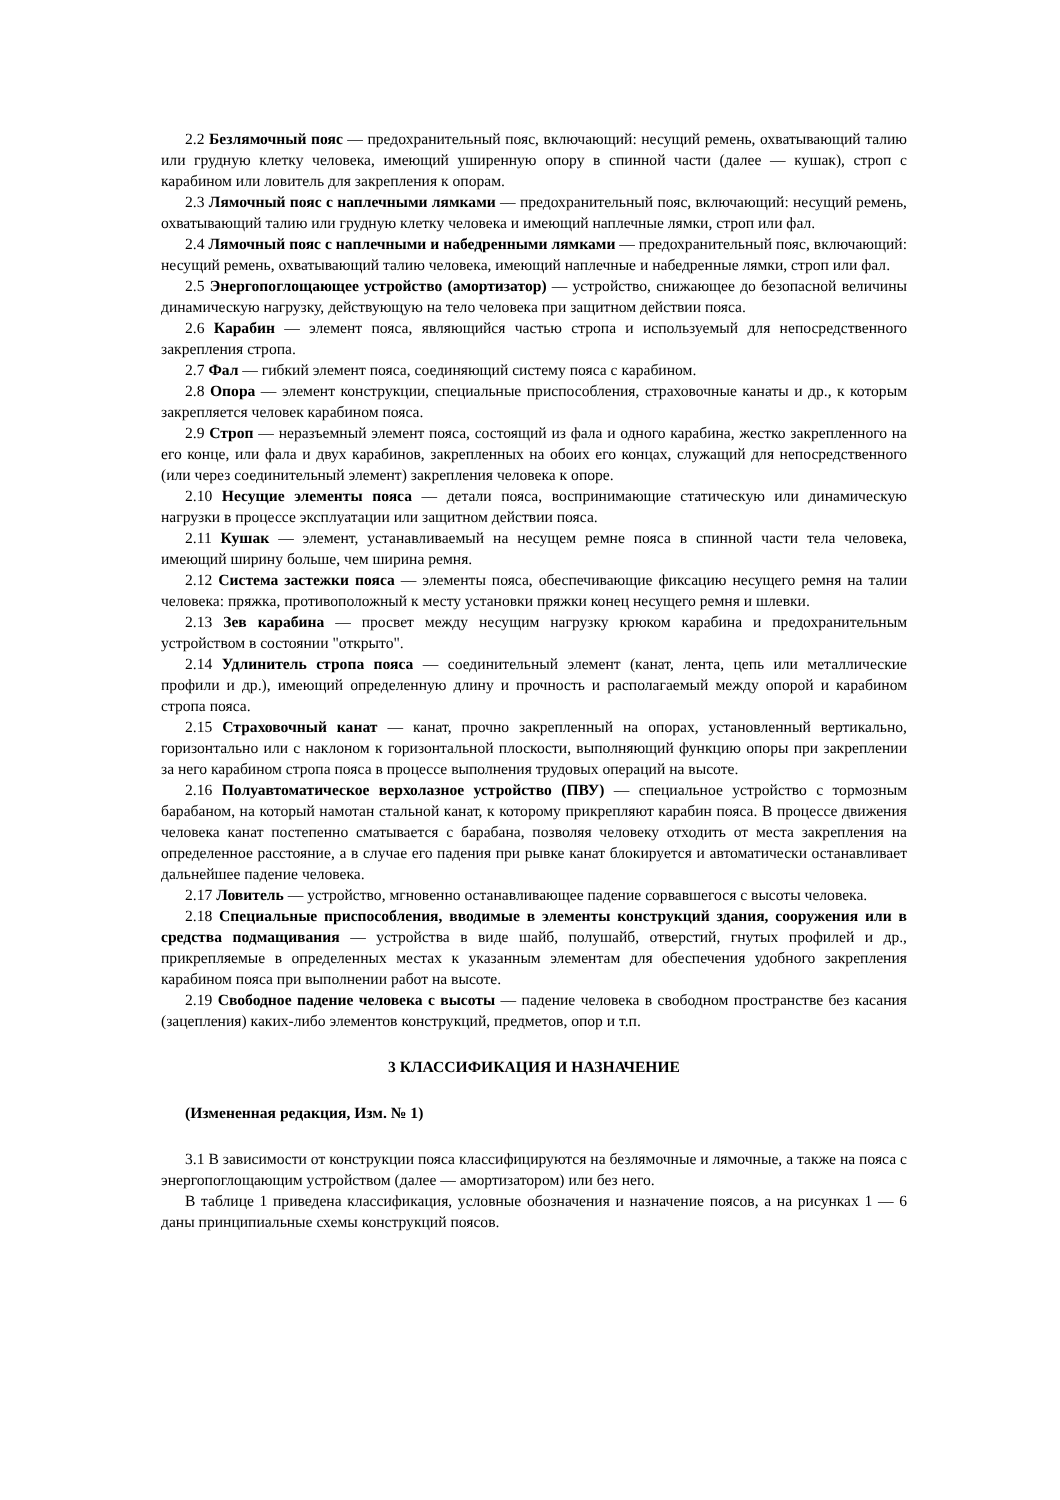2.2 Безлямочный пояс — предохранительный пояс, включающий: несущий ремень, охватывающий талию или грудную клетку человека, имеющий уширенную опору в спинной части (далее — кушак), строп с карабином или ловитель для закрепления к опорам.
2.3 Лямочный пояс с наплечными лямками — предохранительный пояс, включающий: несущий ремень, охватывающий талию или грудную клетку человека и имеющий наплечные лямки, строп или фал.
2.4 Лямочный пояс с наплечными и набедренными лямками — предохранительный пояс, включающий: несущий ремень, охватывающий талию человека, имеющий наплечные и набедренные лямки, строп или фал.
2.5 Энергопоглощающее устройство (амортизатор) — устройство, снижающее до безопасной величины динамическую нагрузку, действующую на тело человека при защитном действии пояса.
2.6 Карабин — элемент пояса, являющийся частью стропа и используемый для непосредственного закрепления стропа.
2.7 Фал — гибкий элемент пояса, соединяющий систему пояса с карабином.
2.8 Опора — элемент конструкции, специальные приспособления, страховочные канаты и др., к которым закрепляется человек карабином пояса.
2.9 Строп — неразъемный элемент пояса, состоящий из фала и одного карабина, жестко закрепленного на его конце, или фала и двух карабинов, закрепленных на обоих его концах, служащий для непосредственного (или через соединительный элемент) закрепления человека к опоре.
2.10 Несущие элементы пояса — детали пояса, воспринимающие статическую или динамическую нагрузки в процессе эксплуатации или защитном действии пояса.
2.11 Кушак — элемент, устанавливаемый на несущем ремне пояса в спинной части тела человека, имеющий ширину больше, чем ширина ремня.
2.12 Система застежки пояса — элементы пояса, обеспечивающие фиксацию несущего ремня на талии человека: пряжка, противоположный к месту установки пряжки конец несущего ремня и шлевки.
2.13 Зев карабина — просвет между несущим нагрузку крюком карабина и предохранительным устройством в состоянии "открыто".
2.14 Удлинитель стропа пояса — соединительный элемент (канат, лента, цепь или металлические профили и др.), имеющий определенную длину и прочность и располагаемый между опорой и карабином стропа пояса.
2.15 Страховочный канат — канат, прочно закрепленный на опорах, установленный вертикально, горизонтально или с наклоном к горизонтальной плоскости, выполняющий функцию опоры при закреплении за него карабином стропа пояса в процессе выполнения трудовых операций на высоте.
2.16 Полуавтоматическое верхолазное устройство (ПВУ) — специальное устройство с тормозным барабаном, на который намотан стальной канат, к которому прикрепляют карабин пояса. В процессе движения человека канат постепенно сматывается с барабана, позволяя человеку отходить от места закрепления на определенное расстояние, а в случае его падения при рывке канат блокируется и автоматически останавливает дальнейшее падение человека.
2.17 Ловитель — устройство, мгновенно останавливающее падение сорвавшегося с высоты человека.
2.18 Специальные приспособления, вводимые в элементы конструкций здания, сооружения или в средства подмащивания — устройства в виде шайб, полушайб, отверстий, гнутых профилей и др., прикрепляемые в определенных местах к указанным элементам для обеспечения удобного закрепления карабином пояса при выполнении работ на высоте.
2.19 Свободное падение человека с высоты — падение человека в свободном пространстве без касания (зацепления) каких-либо элементов конструкций, предметов, опор и т.п.
3 КЛАССИФИКАЦИЯ И НАЗНАЧЕНИЕ
(Измененная редакция, Изм. № 1)
3.1 В зависимости от конструкции пояса классифицируются на безлямочные и лямочные, а также на пояса с энергопоглощающим устройством (далее — амортизатором) или без него.
В таблице 1 приведена классификация, условные обозначения и назначение поясов, а на рисунках 1 — 6 даны принципиальные схемы конструкций поясов.